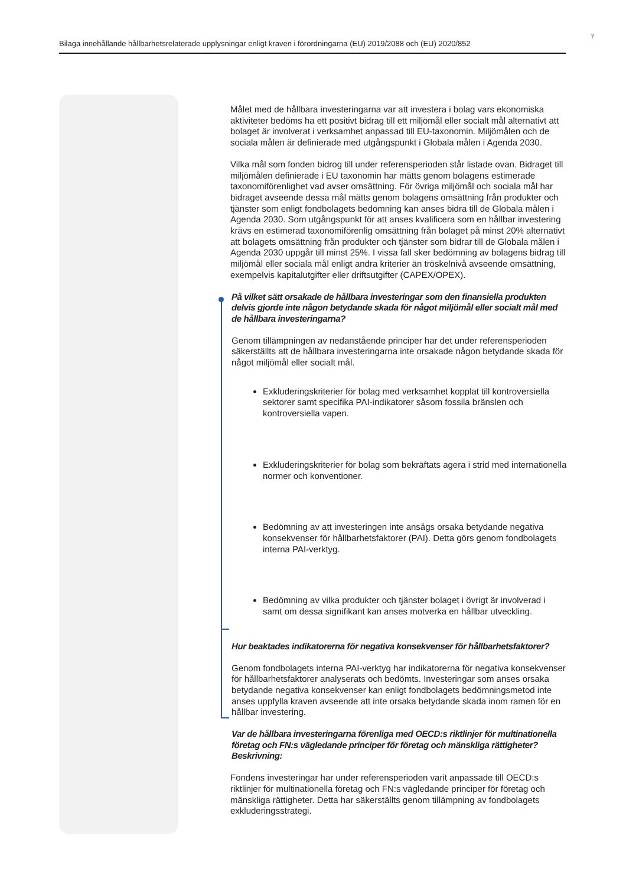7
Bilaga innehållande hållbarhetsrelaterade upplysningar enligt kraven i förordningarna (EU) 2019/2088 och (EU) 2020/852
Målet med de hållbara investeringarna var att investera i bolag vars ekonomiska aktiviteter bedöms ha ett positivt bidrag till ett miljömål eller socialt mål alternativt att bolaget är involverat i verksamhet anpassad till EU-taxonomin. Miljömålen och de sociala målen är definierade med utgångspunkt i Globala målen i Agenda 2030.
Vilka mål som fonden bidrog till under referensperioden står listade ovan. Bidraget till miljömålen definierade i EU taxonomin har mätts genom bolagens estimerade taxonomiförenlighet vad avser omsättning. För övriga miljömål och sociala mål har bidraget avseende dessa mål mätts genom bolagens omsättning från produkter och tjänster som enligt fondbolagets bedömning kan anses bidra till de Globala målen i Agenda 2030. Som utgångspunkt för att anses kvalificera som en hållbar investering krävs en estimerad taxonomiförenlig omsättning från bolaget på minst 20% alternativt att bolagets omsättning från produkter och tjänster som bidrar till de Globala målen i Agenda 2030 uppgår till minst 25%. I vissa fall sker bedömning av bolagens bidrag till miljömål eller sociala mål enligt andra kriterier än tröskelnivå avseende omsättning, exempelvis kapitalutgifter eller driftsutgifter (CAPEX/OPEX).
På vilket sätt orsakade de hållbara investeringar som den finansiella produkten delvis gjorde inte någon betydande skada för något miljömål eller socialt mål med de hållbara investeringarna?
Genom tillämpningen av nedanstående principer har det under referensperioden säkerställts att de hållbara investeringarna inte orsakade någon betydande skada för något miljömål eller socialt mål.
Exkluderingskriterier för bolag med verksamhet kopplat till kontroversiella sektorer samt specifika PAI-indikatorer såsom fossila bränslen och kontroversiella vapen.
Exkluderingskriterier för bolag som bekräftats agera i strid med internationella normer och konventioner.
Bedömning av att investeringen inte ansågs orsaka betydande negativa konsekvenser för hållbarhetsfaktorer (PAI). Detta görs genom fondbolagets interna PAI-verktyg.
Bedömning av vilka produkter och tjänster bolaget i övrigt är involverad i samt om dessa signifikant kan anses motverka en hållbar utveckling.
Hur beaktades indikatorerna för negativa konsekvenser för hållbarhetsfaktorer?
Genom fondbolagets interna PAI-verktyg har indikatorerna för negativa konsekvenser för hållbarhetsfaktorer analyserats och bedömts. Investeringar som anses orsaka betydande negativa konsekvenser kan enligt fondbolagets bedömningsmetod inte anses uppfylla kraven avseende att inte orsaka betydande skada inom ramen för en hållbar investering.
Var de hållbara investeringarna förenliga med OECD:s riktlinjer för multinationella företag och FN:s vägledande principer för företag och mänskliga rättigheter? Beskrivning:
Fondens investeringar har under referensperioden varit anpassade till OECD:s riktlinjer för multinationella företag och FN:s vägledande principer för företag och mänskliga rättigheter. Detta har säkerställts genom tillämpning av fondbolagets exkluderingsstrategi.